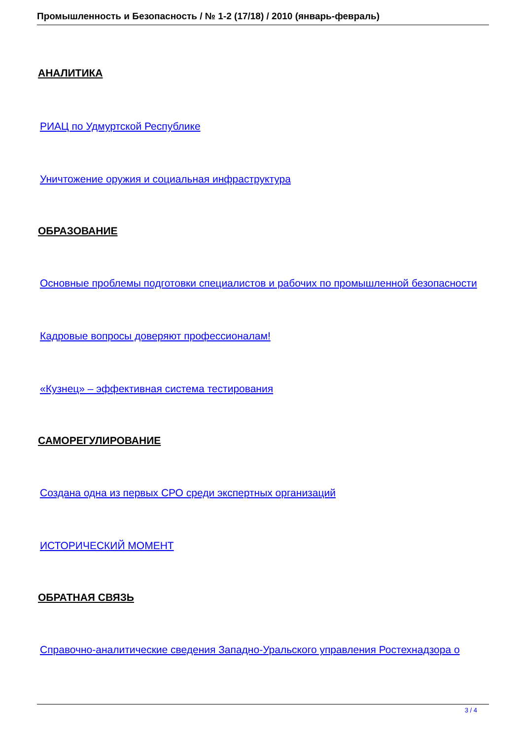Промышленность и Безопасность / № 1-2 (17/18) / 2010 (январь-февраль)
АНАЛИТИКА
РИАЦ по Удмуртской Республике
Уничтожение оружия и социальная инфраструктура
ОБРАЗОВАНИЕ
Основные проблемы подготовки специалистов и рабочих по промышленной безопасности
Кадровые вопросы доверяют профессионалам!
«Кузнец» – эффективная система тестирования
САМОРЕГУЛИРОВАНИЕ
Создана одна из первых СРО среди экспертных организаций
ИСТОРИЧЕСКИЙ МОМЕНТ
ОБРАТНАЯ СВЯЗЬ
Справочно-аналитические сведения Западно-Уральского управления Ростехнадзора о
3 / 4